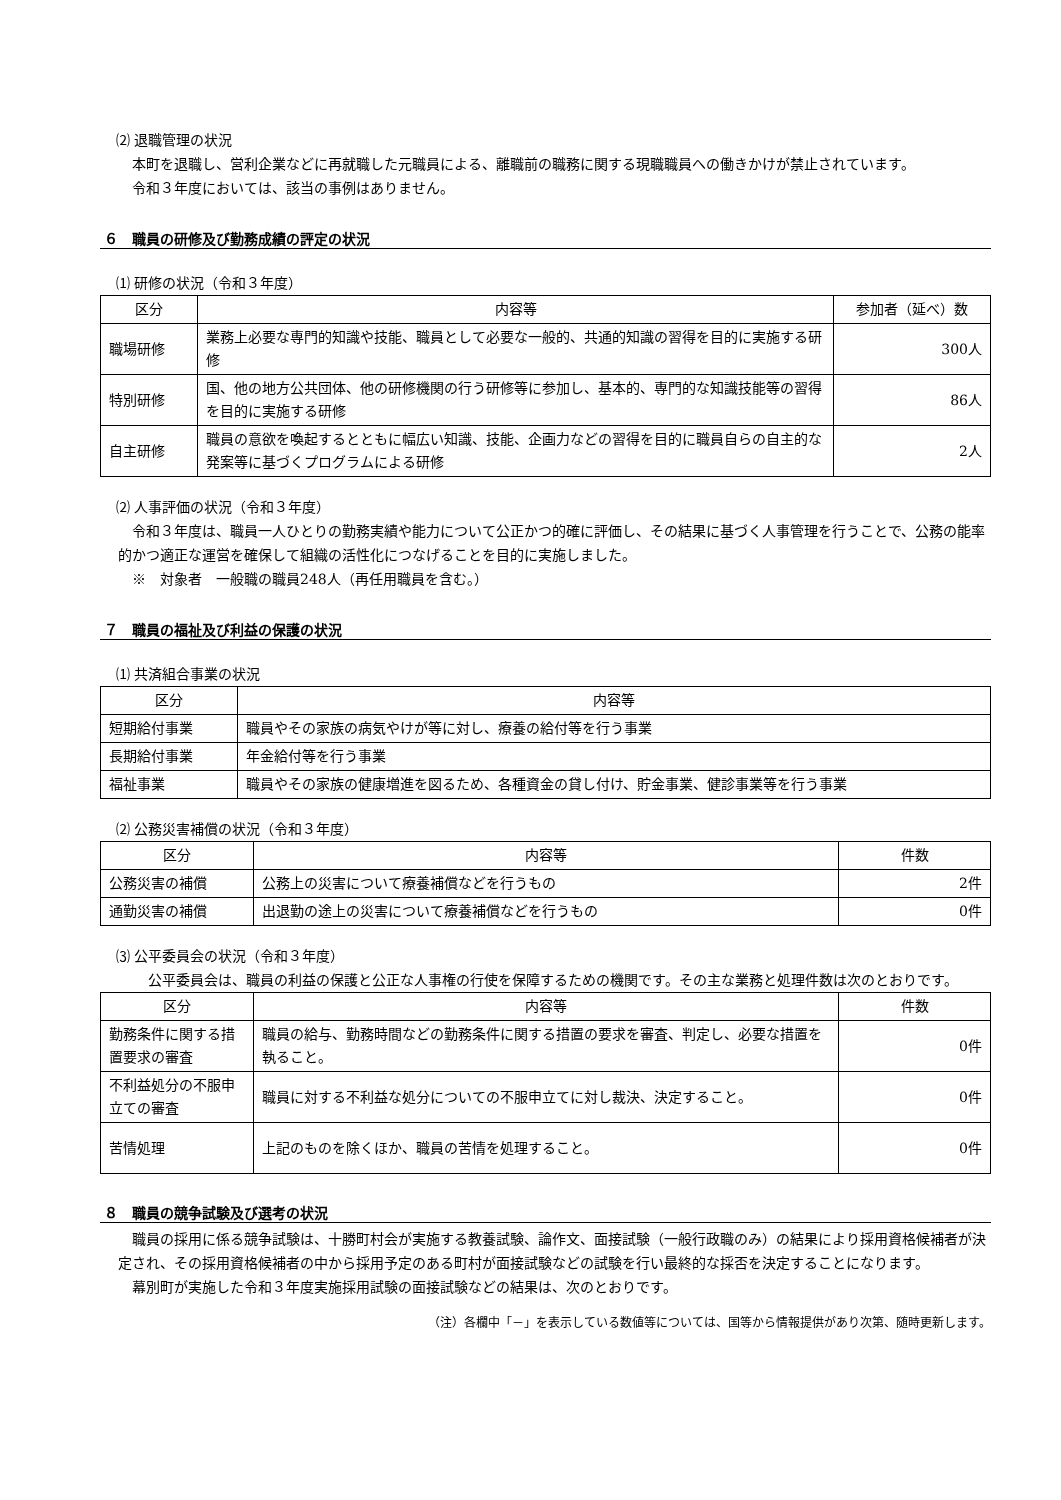⑵ 退職管理の状況
本町を退職し、営利企業などに再就職した元職員による、離職前の職務に関する現職職員への働きかけが禁止されています。
令和３年度においては、該当の事例はありません。
６　職員の研修及び勤務成績の評定の状況
⑴ 研修の状況（令和３年度）
| 区分 | 内容等 | 参加者（延べ）数 |
| --- | --- | --- |
| 職場研修 | 業務上必要な専門的知識や技能、職員として必要な一般的、共通的知識の習得を目的に実施する研修 | 300人 |
| 特別研修 | 国、他の地方公共団体、他の研修機関の行う研修等に参加し、基本的、専門的な知識技能等の習得を目的に実施する研修 | 86人 |
| 自主研修 | 職員の意欲を喚起するとともに幅広い知識、技能、企画力などの習得を目的に職員自らの自主的な発案等に基づくプログラムによる研修 | 2人 |
⑵ 人事評価の状況（令和３年度）
令和３年度は、職員一人ひとりの勤務実績や能力について公正かつ的確に評価し、その結果に基づく人事管理を行うことで、公務の能率的かつ適正な運営を確保して組織の活性化につなげることを目的に実施しました。
※　対象者　一般職の職員248人（再任用職員を含む。）
７　職員の福祉及び利益の保護の状況
⑴ 共済組合事業の状況
| 区分 | 内容等 |
| --- | --- |
| 短期給付事業 | 職員やその家族の病気やけが等に対し、療養の給付等を行う事業 |
| 長期給付事業 | 年金給付等を行う事業 |
| 福祉事業 | 職員やその家族の健康増進を図るため、各種資金の貸し付け、貯金事業、健診事業等を行う事業 |
⑵ 公務災害補償の状況（令和３年度）
| 区分 | 内容等 | 件数 |
| --- | --- | --- |
| 公務災害の補償 | 公務上の災害について療養補償などを行うもの | 2件 |
| 通勤災害の補償 | 出退勤の途上の災害について療養補償などを行うもの | 0件 |
⑶ 公平委員会の状況（令和３年度）
公平委員会は、職員の利益の保護と公正な人事権の行使を保障するための機関です。その主な業務と処理件数は次のとおりです。
| 区分 | 内容等 | 件数 |
| --- | --- | --- |
| 勤務条件に関する措置要求の審査 | 職員の給与、勤務時間などの勤務条件に関する措置の要求を審査、判定し、必要な措置を執ること。 | 0件 |
| 不利益処分の不服申立ての審査 | 職員に対する不利益な処分についての不服申立てに対し裁決、決定すること。 | 0件 |
| 苦情処理 | 上記のものを除くほか、職員の苦情を処理すること。 | 0件 |
８　職員の競争試験及び選考の状況
職員の採用に係る競争試験は、十勝町村会が実施する教養試験、論作文、面接試験（一般行政職のみ）の結果により採用資格候補者が決定され、その採用資格候補者の中から採用予定のある町村が面接試験などの試験を行い最終的な採否を決定することになります。
幕別町が実施した令和３年度実施採用試験の面接試験などの結果は、次のとおりです。
（注）各欄中「－」を表示している数値等については、国等から情報提供があり次第、随時更新します。